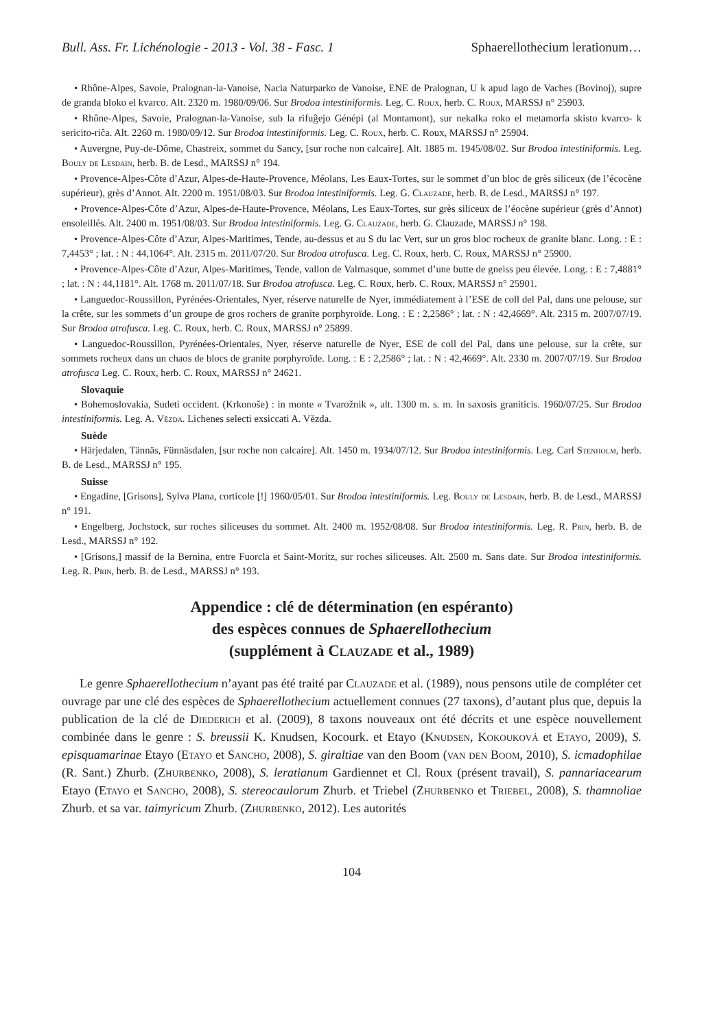Bull. Ass. Fr. Lichénologie - 2013 - Vol. 38 - Fasc. 1 Sphaerellothecium lerationum…
• Rhône-Alpes, Savoie, Pralognan-la-Vanoise, Nacia Naturparko de Vanoise, ENE de Pralognan, U k apud lago de Vaches (Bovinoj), supre de granda bloko el kvarco. Alt. 2320 m. 1980/09/06. Sur Brodoa intestiniformis. Leg. C. Roux, herb. C. Roux, MARSSJ n° 25903.
• Rhône-Alpes, Savoie, Pralognan-la-Vanoise, sub la rifuĝejo Génépi (al Montamont), sur nekalka roko el metamorfa skisto kvarco- k sericito-riĉa. Alt. 2260 m. 1980/09/12. Sur Brodoa intestiniformis. Leg. C. Roux, herb. C. Roux, MARSSJ n° 25904.
• Auvergne, Puy-de-Dôme, Chastreix, sommet du Sancy, [sur roche non calcaire]. Alt. 1885 m. 1945/08/02. Sur Brodoa intestiniformis. Leg. Bouly de Lesdain, herb. B. de Lesd., MARSSJ n° 194.
• Provence-Alpes-Côte d’Azur, Alpes-de-Haute-Provence, Méolans, Les Eaux-Tortes, sur le sommet d’un bloc de grès siliceux (de l’écocène supérieur), grès d’Annot. Alt. 2200 m. 1951/08/03. Sur Brodoa intestiniformis. Leg. G. Clauzade, herb. B. de Lesd., MARSSJ n° 197.
• Provence-Alpes-Côte d’Azur, Alpes-de-Haute-Provence, Méolans, Les Eaux-Tortes, sur grès siliceux de l’éocène supérieur (grès d’Annot) ensoleillés. Alt. 2400 m. 1951/08/03. Sur Brodoa intestiniformis. Leg. G. Clauzade, herb. G. Clauzade, MARSSJ n° 198.
• Provence-Alpes-Côte d’Azur, Alpes-Maritimes, Tende, au-dessus et au S du lac Vert, sur un gros bloc rocheux de granite blanc. Long. : E : 7,4453° ; lat. : N : 44,1064°. Alt. 2315 m. 2011/07/20. Sur Brodoa atrofusca. Leg. C. Roux, herb. C. Roux, MARSSJ n° 25900.
• Provence-Alpes-Côte d’Azur, Alpes-Maritimes, Tende, vallon de Valmasque, sommet d’une butte de gneiss peu élevée. Long. : E : 7,4881° ; lat. : N : 44,1181°. Alt. 1768 m. 2011/07/18. Sur Brodoa atrofusca. Leg. C. Roux, herb. C. Roux, MARSSJ n° 25901.
• Languedoc-Roussillon, Pyrénées-Orientales, Nyer, réserve naturelle de Nyer, immédiatement à l’ESE de coll del Pal, dans une pelouse, sur la crête, sur les sommets d’un groupe de gros rochers de granite porphyroïde. Long. : E : 2,2586° ; lat. : N : 42,4669°. Alt. 2315 m. 2007/07/19. Sur Brodoa atrofusca. Leg. C. Roux, herb. C. Roux, MARSSJ n° 25899.
• Languedoc-Roussillon, Pyrénées-Orientales, Nyer, réserve naturelle de Nyer, ESE de coll del Pal, dans une pelouse, sur la crête, sur sommets rocheux dans un chaos de blocs de granite porphyroïde. Long. : E : 2,2586° ; lat. : N : 42,4669°. Alt. 2330 m. 2007/07/19. Sur Brodoa atrofusca Leg. C. Roux, herb. C. Roux, MARSSJ n° 24621.
Slovaquie
• Bohemoslovakia, Sudeti occident. (Krkonoše) : in monte « Tvarožnik », alt. 1300 m. s. m. In saxosis graniticis. 1960/07/25. Sur Brodoa intestiniformis. Leg. A. Vězda. Lichenes selecti exsiccati A. Vězda.
Suède
• Härjedalen, Tännäs, Fünnäsdalen, [sur roche non calcaire]. Alt. 1450 m. 1934/07/12. Sur Brodoa intestiniformis. Leg. Carl Stenholm, herb. B. de Lesd., MARSSJ n° 195.
Suisse
• Engadine, [Grisons], Sylva Plana, corticole [!] 1960/05/01. Sur Brodoa intestiniformis. Leg. Bouly de Lesdain, herb. B. de Lesd., MARSSJ n° 191.
• Engelberg, Jochstock, sur roches siliceuses du sommet. Alt. 2400 m. 1952/08/08. Sur Brodoa intestiniformis. Leg. R. Prin, herb. B. de Lesd., MARSSJ n° 192.
• [Grisons,] massif de la Bernina, entre Fuorcla et Saint-Moritz, sur roches siliceuses. Alt. 2500 m. Sans date. Sur Brodoa intestiniformis. Leg. R. Prin, herb. B. de Lesd., MARSSJ n° 193.
Appendice : clé de détermination (en espéranto)
des espèces connues de Sphaerellothecium
(supplément à Clauzade et al., 1989)
Le genre Sphaerellothecium n’ayant pas été traité par Clauzade et al. (1989), nous pensons utile de compléter cet ouvrage par une clé des espèces de Sphaerellothecium actuellement connues (27 taxons), d’autant plus que, depuis la publication de la clé de Diederich et al. (2009), 8 taxons nouveaux ont été décrits et une espèce nouvellement combinée dans le genre : S. breussii K. Knudsen, Kocourk. et Etayo (Knudsen, Kokouková et Etayo, 2009), S. episquamarinae Etayo (Etayo et Sancho, 2008), S. giraltiae van den Boom (van den Boom, 2010), S. icmadophilae (R. Sant.) Zhurb. (Zhurbenko, 2008), S. leratianum Gardiennet et Cl. Roux (présent travail), S. pannariacearum Etayo (Etayo et Sancho, 2008), S. stereocaulorum Zhurb. et Triebel (Zhurbenko et Triebel, 2008), S. thamnoliae Zhurb. et sa var. taimyricum Zhurb. (Zhurbenko, 2012). Les autorités
104